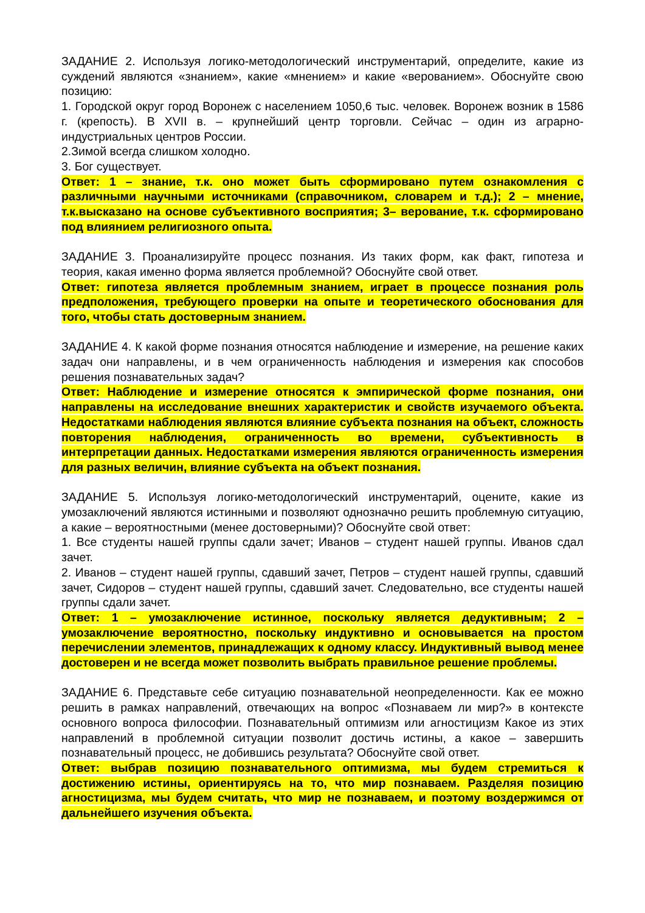ЗАДАНИЕ 2. Используя логико-методологический инструментарий, определите, какие из суждений являются «знанием», какие «мнением» и какие «верованием». Обоснуйте свою позицию:
1. Городской округ город Воронеж с населением 1050,6 тыс. человек. Воронеж возник в 1586 г. (крепость). В XVII в. – крупнейший центр торговли. Сейчас – один из аграрно-индустриальных центров России.
2.Зимой всегда слишком холодно.
3. Бог существует.
Ответ: 1 – знание, т.к. оно может быть сформировано путем ознакомления с различными научными источниками (справочником, словарем и т.д.); 2 – мнение, т.к.высказано на основе субъективного восприятия; 3– верование, т.к. сформировано под влиянием религиозного опыта.
ЗАДАНИЕ 3. Проанализируйте процесс познания. Из таких форм, как факт, гипотеза и теория, какая именно форма является проблемной? Обоснуйте свой ответ.
Ответ: гипотеза является проблемным знанием, играет в процессе познания роль предположения, требующего проверки на опыте и теоретического обоснования для того, чтобы стать достоверным знанием.
ЗАДАНИЕ 4. К какой форме познания относятся наблюдение и измерение, на решение каких задач они направлены, и в чем ограниченность наблюдения и измерения как способов решения познавательных задач?
Ответ: Наблюдение и измерение относятся к эмпирической форме познания, они направлены на исследование внешних характеристик и свойств изучаемого объекта. Недостатками наблюдения являются влияние субъекта познания на объект, сложность повторения наблюдения, ограниченность во времени, субъективность в интерпретации данных. Недостатками измерения являются ограниченность измерения для разных величин, влияние субъекта на объект познания.
ЗАДАНИЕ 5. Используя логико-методологический инструментарий, оцените, какие из умозаключений являются истинными и позволяют однозначно решить проблемную ситуацию, а какие – вероятностными (менее достоверными)? Обоснуйте свой ответ:
1. Все студенты нашей группы сдали зачет; Иванов – студент нашей группы. Иванов сдал зачет.
2. Иванов – студент нашей группы, сдавший зачет, Петров – студент нашей группы, сдавший зачет, Сидоров – студент нашей группы, сдавший зачет. Следовательно, все студенты нашей группы сдали зачет.
Ответ: 1 – умозаключение истинное, поскольку является дедуктивным; 2 – умозаключение вероятностно, поскольку индуктивно и основывается на простом перечислении элементов, принадлежащих к одному классу. Индуктивный вывод менее достоверен и не всегда может позволить выбрать правильное решение проблемы.
ЗАДАНИЕ 6. Представьте себе ситуацию познавательной неопределенности. Как ее можно решить в рамках направлений, отвечающих на вопрос «Познаваем ли мир?» в контексте основного вопроса философии. Познавательный оптимизм или агностицизм Какое из этих направлений в проблемной ситуации позволит достичь истины, а какое – завершить познавательный процесс, не добившись результата? Обоснуйте свой ответ.
Ответ: выбрав позицию познавательного оптимизма, мы будем стремиться к достижению истины, ориентируясь на то, что мир познаваем. Разделяя позицию агностицизма, мы будем считать, что мир не познаваем, и поэтому воздержимся от дальнейшего изучения объекта.